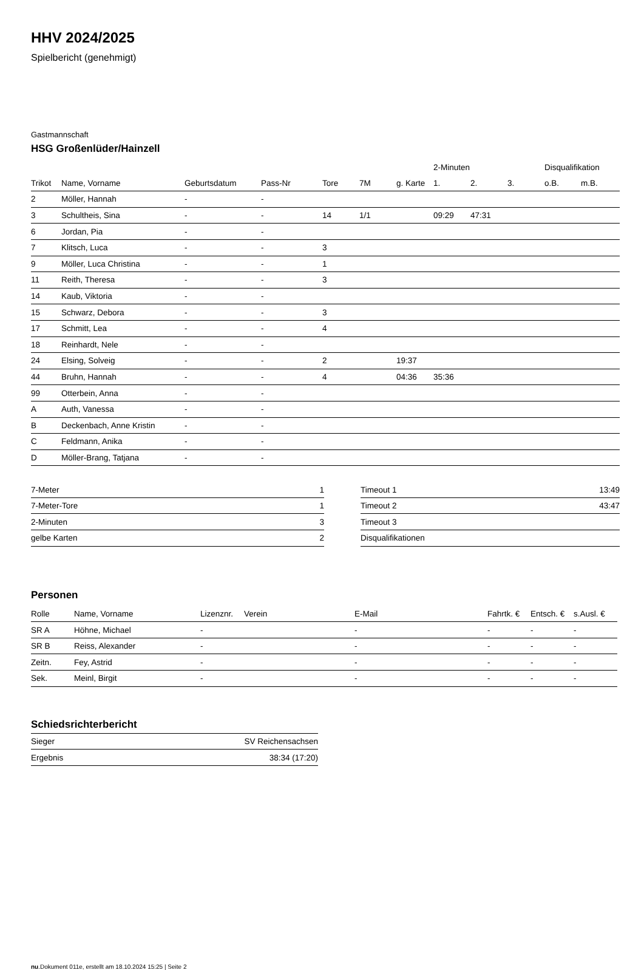HHV 2024/2025
Spielbericht (genehmigt)
Gastmannschaft
HSG Großenlüder/Hainzell
| | | | | | | | 2-Minuten | | | Disqualifikation | |
| --- | --- | --- | --- | --- | --- | --- | --- | --- | --- | --- | --- |
| Trikot | Name, Vorname | Geburtsdatum | Pass-Nr | Tore | 7M | g. Karte | 1. | 2. | 3. | o.B. | m.B. |
| 2 | Möller, Hannah | - | - | | | | | | | | |
| 3 | Schultheis, Sina | - | - | 14 | 1/1 | | 09:29 | 47:31 | | | |
| 6 | Jordan, Pia | - | - | | | | | | | | |
| 7 | Klitsch, Luca | - | - | 3 | | | | | | | |
| 9 | Möller, Luca Christina | - | - | 1 | | | | | | | |
| 11 | Reith, Theresa | - | - | 3 | | | | | | | |
| 14 | Kaub, Viktoria | - | - | | | | | | | | |
| 15 | Schwarz, Debora | - | - | 3 | | | | | | | |
| 17 | Schmitt, Lea | - | - | 4 | | | | | | | |
| 18 | Reinhardt, Nele | - | - | | | | | | | | |
| 24 | Elsing, Solveig | - | - | 2 | | 19:37 | | | | | |
| 44 | Bruhn, Hannah | - | - | 4 | | 04:36 | 35:36 | | | | |
| 99 | Otterbein, Anna | - | - | | | | | | | | |
| A | Auth, Vanessa | - | - | | | | | | | | |
| B | Deckenbach, Anne Kristin | - | - | | | | | | | | |
| C | Feldmann, Anika | - | - | | | | | | | | |
| D | Möller-Brang, Tatjana | - | - | | | | | | | | |
| 7-Meter | 1 |
| 7-Meter-Tore | 1 |
| 2-Minuten | 3 |
| gelbe Karten | 2 |
| Timeout 1 | 13:49 |
| Timeout 2 | 43:47 |
| Timeout 3 | |
| Disqualifikationen | |
Personen
| Rolle | Name, Vorname | Lizenznr. | Verein | E-Mail | Fahrtk. € | Entsch. € | s.Ausl. € |
| --- | --- | --- | --- | --- | --- | --- | --- |
| SR A | Höhne, Michael | - | | - | - | - | - |
| SR B | Reiss, Alexander | - | | - | - | - | - |
| Zeitn. | Fey, Astrid | - | | - | - | - | - |
| Sek. | Meinl, Birgit | - | | - | - | - | - |
Schiedsrichterbericht
| Sieger | SV Reichensachsen |
| Ergebnis | 38:34 (17:20) |
nu.Dokument 011e, erstellt am 18.10.2024 15:25 | Seite 2